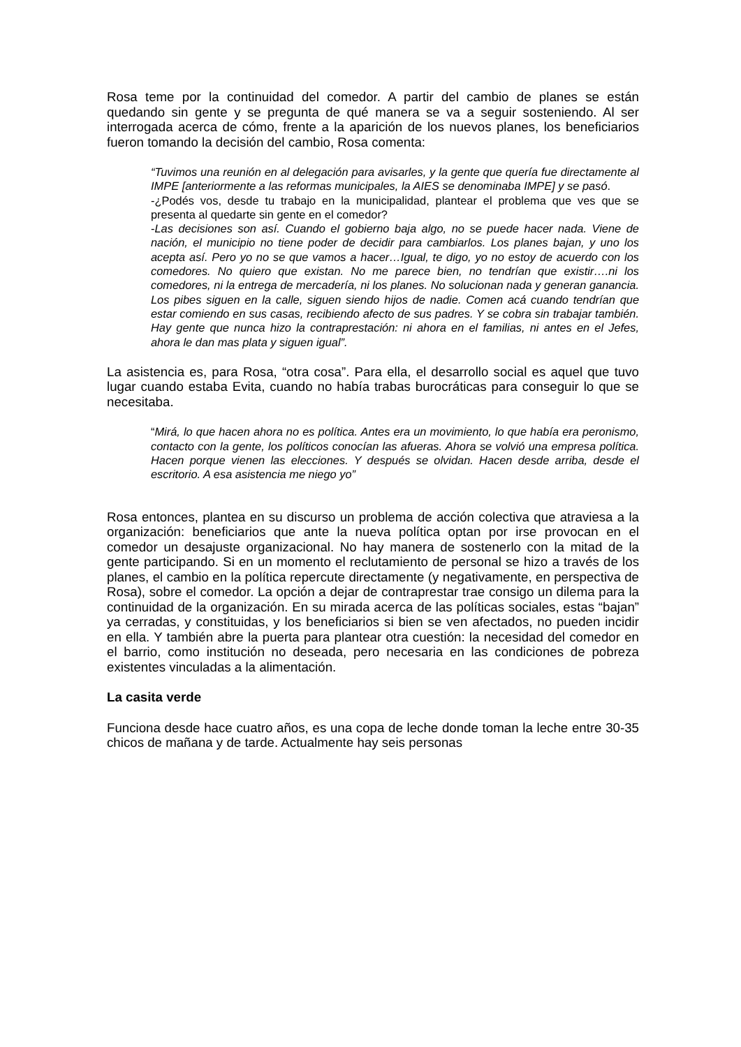Rosa teme por la continuidad del comedor. A partir del cambio de planes se están quedando sin gente y se pregunta de qué manera se va a seguir sosteniendo. Al ser interrogada acerca de cómo, frente a la aparición de los nuevos planes, los beneficiarios fueron tomando la decisión del cambio, Rosa comenta:
“Tuvimos una reunión en al delegación para avisarles, y la gente que quería fue directamente al IMPE [anteriormente a las reformas municipales, la AIES se denominaba IMPE] y se pasó.
-¿Podés vos, desde tu trabajo en la municipalidad, plantear el problema que ves que se presenta al quedarte sin gente en el comedor?
-Las decisiones son así. Cuando el gobierno baja algo, no se puede hacer nada. Viene de nación, el municipio no tiene poder de decidir para cambiarlos. Los planes bajan, y uno los acepta así. Pero yo no se que vamos a hacer…Igual, te digo, yo no estoy de acuerdo con los comedores. No quiero que existan. No me parece bien, no tendrían que existir….ni los comedores, ni la entrega de mercadería, ni los planes. No solucionan nada y generan ganancia. Los pibes siguen en la calle, siguen siendo hijos de nadie. Comen acá cuando tendrían que estar comiendo en sus casas, recibiendo afecto de sus padres. Y se cobra sin trabajar también. Hay gente que nunca hizo la contraprestación: ni ahora en el familias, ni antes en el Jefes, ahora le dan mas plata y siguen igual”.
La asistencia es, para Rosa, “otra cosa”. Para ella, el desarrollo social es aquel que tuvo lugar cuando estaba Evita, cuando no había trabas burocráticas para conseguir lo que se necesitaba.
“Mirá, lo que hacen ahora no es política. Antes era un movimiento, lo que había era peronismo, contacto con la gente, los políticos conocían las afueras. Ahora se volvió una empresa política. Hacen porque vienen las elecciones. Y después se olvidan. Hacen desde arriba, desde el escritorio. A esa asistencia me niego yo”
Rosa entonces, plantea en su discurso un problema de acción colectiva que atraviesa a la organización: beneficiarios que ante la nueva política optan por irse provocan en el comedor un desajuste organizacional. No hay manera de sostenerlo con la mitad de la gente participando. Si en un momento el reclutamiento de personal se hizo a través de los planes, el cambio en la política repercute directamente (y negativamente, en perspectiva de Rosa), sobre el comedor. La opción a dejar de contraprestar trae consigo un dilema para la continuidad de la organización. En su mirada acerca de las políticas sociales, estas “bajan” ya cerradas, y constituidas, y los beneficiarios si bien se ven afectados, no pueden incidir en ella. Y también abre la puerta para plantear otra cuestión: la necesidad del comedor en el barrio, como institución no deseada, pero necesaria en las condiciones de pobreza existentes vinculadas a la alimentación.
La casita verde
Funciona desde hace cuatro años, es una copa de leche donde toman la leche entre 30-35 chicos de mañana y de tarde. Actualmente hay seis personas